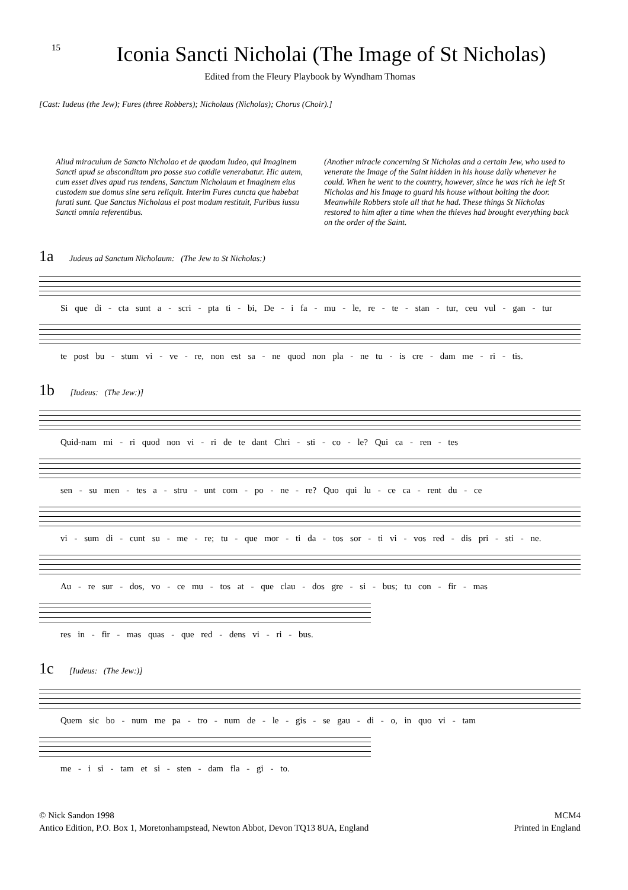15
Iconia Sancti Nicholai (The Image of St Nicholas)
Edited from the Fleury Playbook by Wyndham Thomas
[Cast: Iudeus (the Jew); Fures (three Robbers); Nicholaus (Nicholas); Chorus (Choir).]
Aliud miraculum de Sancto Nicholao et de quodam Iudeo, qui Imaginem Sancti apud se absconditam pro posse suo cotidie venerabatur. Hic autem, cum esset dives apud rus tendens, Sanctum Nicholaum et Imaginem eius custodem sue domus sine sera reliquit. Interim Fures cuncta que habebat furati sunt. Que Sanctus Nicholaus ei post modum restituit, Furibus iussu Sancti omnia referentibus.
(Another miracle concerning St Nicholas and a certain Jew, who used to venerate the Image of the Saint hidden in his house daily whenever he could. When he went to the country, however, since he was rich he left St Nicholas and his Image to guard his house without bolting the door. Meanwhile Robbers stole all that he had. These things St Nicholas restored to him after a time when the thieves had brought everything back on the order of the Saint.
1a Judeus ad Sanctum Nicholaum: (The Jew to St Nicholas:)
Si que di - cta sunt a - scri - pta ti - bi, De - i fa - mu - le, re - te - stan - tur, ceu vul - gan - tur
te post bu - stum vi - ve - re, non est sa - ne quod non pla - ne tu - is cre - dam me - ri - tis.
1b [Iudeus: (The Jew:)]
Quid-nam mi - ri quod non vi - ri de te dant Chri - sti - co - le? Qui ca - ren - tes
sen - su men - tes a - stru - unt com - po - ne - re? Quo qui lu - ce ca - rent du - ce
vi - sum di - cunt su - me - re; tu - que mor - ti da - tos sor - ti vi - vos red - dis pri - sti - ne.
Au - re sur - dos, vo - ce mu - tos at - que clau - dos gre - si - bus; tu con - fir - mas
res in - fir - mas quas - que red - dens vi - ri - bus.
1c [Iudeus: (The Jew:)]
Quem sic bo - num me pa - tro - num de - le - gis - se gau - di - o, in quo vi - tam
me - i si - tam et si - sten - dam fla - gi - to.
© Nick Sandon 1998
Antico Edition, P.O. Box 1, Moretonhampstead, Newton Abbot, Devon TQ13 8UA, England
MCM4
Printed in England